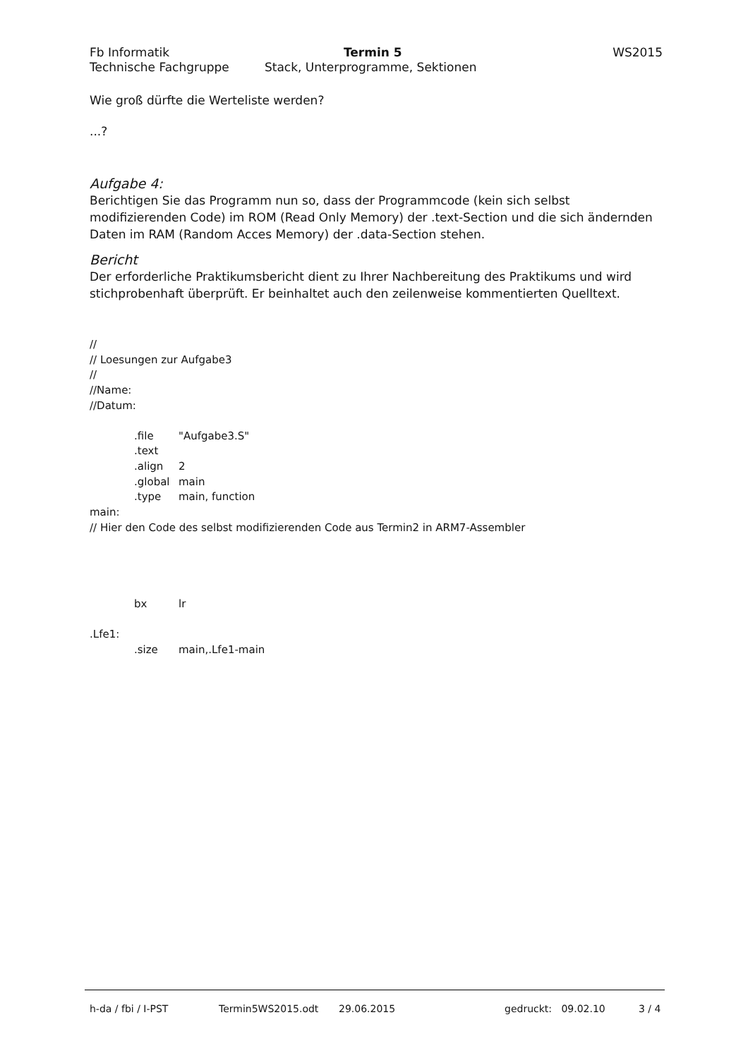Fb Informatik Termin 5 WS2015
Technische Fachgruppe Stack, Unterprogramme, Sektionen
Wie groß dürfte die Werteliste werden?
...?
Aufgabe 4:
Berichtigen Sie das Programm nun so, dass der Programmcode (kein sich selbst modifizierenden Code) im ROM (Read Only Memory) der .text-Section und die sich ändernden Daten im RAM (Random Acces Memory) der .data-Section stehen.
Bericht
Der erforderliche Praktikumsbericht dient zu Ihrer Nachbereitung des Praktikums und wird stichprobenhaft überprüft. Er beinhaltet auch den zeilenweise kommentierten Quelltext.
//
// Loesungen zur Aufgabe3
//
//Name:
//Datum:
.file "Aufgabe3.S"
.text
.align 2
.global main
.type main, function
main:
// Hier den Code des selbst modifizierenden Code aus Termin2 in ARM7-Assembler
bx lr
.Lfe1:
.size main,.Lfe1-main
h-da / fbi / I-PST Termin5WS2015.odt 29.06.2015 gedruckt: 09.02.10 3 / 4